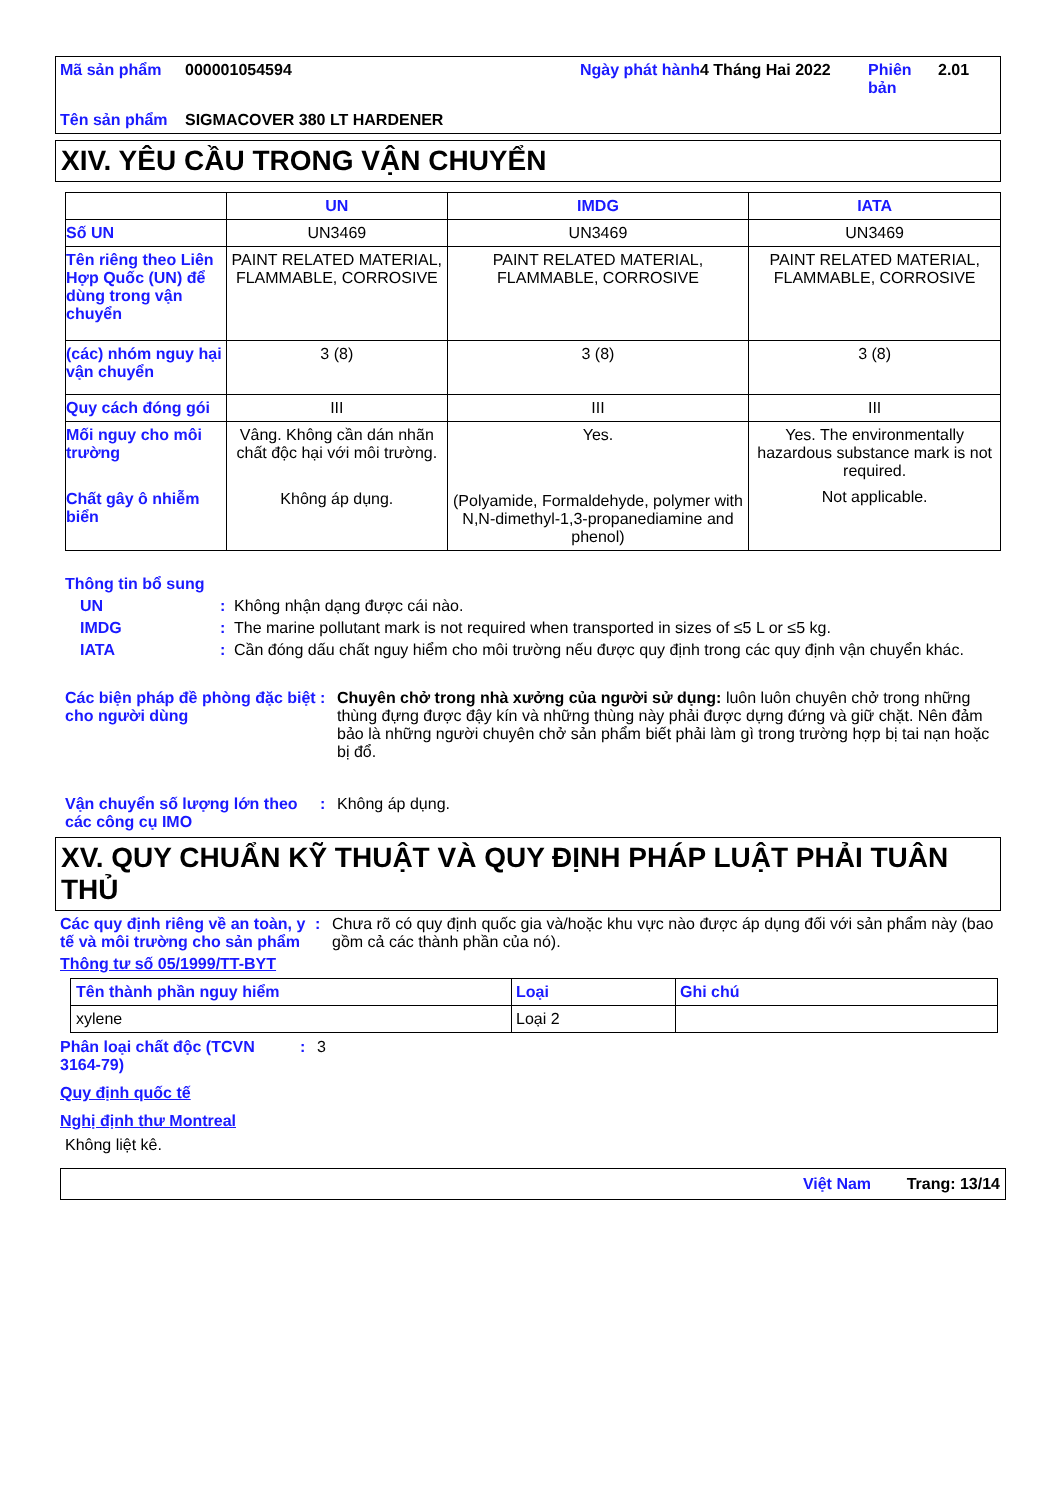Mã sản phẩm 000001054594 Ngày phát hành 4 Tháng Hai 2022 Phiên bản 2.01 Tên sản phẩm SIGMACOVER 380 LT HARDENER
XIV. YÊU CẦU TRONG VẬN CHUYỂN
| | UN | IMDG | IATA |
| Số UN | UN3469 | UN3469 | UN3469 |
| Tên riêng theo Liên Hợp Quốc (UN) để dùng trong vận chuyển | PAINT RELATED MATERIAL, FLAMMABLE, CORROSIVE | PAINT RELATED MATERIAL, FLAMMABLE, CORROSIVE | PAINT RELATED MATERIAL, FLAMMABLE, CORROSIVE |
| (các) nhóm nguy hại vận chuyển | 3 (8) | 3 (8) | 3 (8) |
| Quy cách đóng gói | III | III | III |
| Mối nguy cho môi trường Chất gây ô nhiễm biển | Vâng. Không cần dán nhãn chất độc hại với môi trường. Không áp dụng. | Yes. (Polyamide, Formaldehyde, polymer with N,N-dimethyl-1,3-propanediamine and phenol) | Yes. The environmentally hazardous substance mark is not required. Not applicable. |
Thông tin bổ sung
UN: Không nhận dạng được cái nào.
IMDG: The marine pollutant mark is not required when transported in sizes of ≤5 L or ≤5 kg.
IATA: Cần đóng dấu chất nguy hiểm cho môi trường nếu được quy định trong các quy định vận chuyển khác.
Các biện pháp đề phòng đặc biệt cho người dùng: Chuyên chở trong nhà xưởng của người sử dụng: luôn luôn chuyên chở trong những thùng đựng được đậy kín và những thùng này phải được dựng đứng và giữ chặt. Nên đảm bảo là những người chuyên chở sản phẩm biết phải làm gì trong trường hợp bị tai nạn hoặc bị đổ.
Vận chuyển số lượng lớn theo các công cụ IMO: Không áp dụng.
XV. QUY CHUẨN KỸ THUẬT VÀ QUY ĐỊNH PHÁP LUẬT PHẢI TUÂN THỦ
Các quy định riêng về an toàn, y tế và môi trường cho sản phẩm: Chưa rõ có quy định quốc gia và/hoặc khu vực nào được áp dụng đối với sản phẩm này (bao gồm cả các thành phần của nó).
Thông tư số 05/1999/TT-BYT
| Tên thành phần nguy hiểm | Loại | Ghi chú |
| xylene | Loại 2 | |
Phân loại chất độc (TCVN 3164-79): 3
Quy định quốc tế
Nghị định thư Montreal
Không liệt kê.
Việt Nam Trang: 13/14